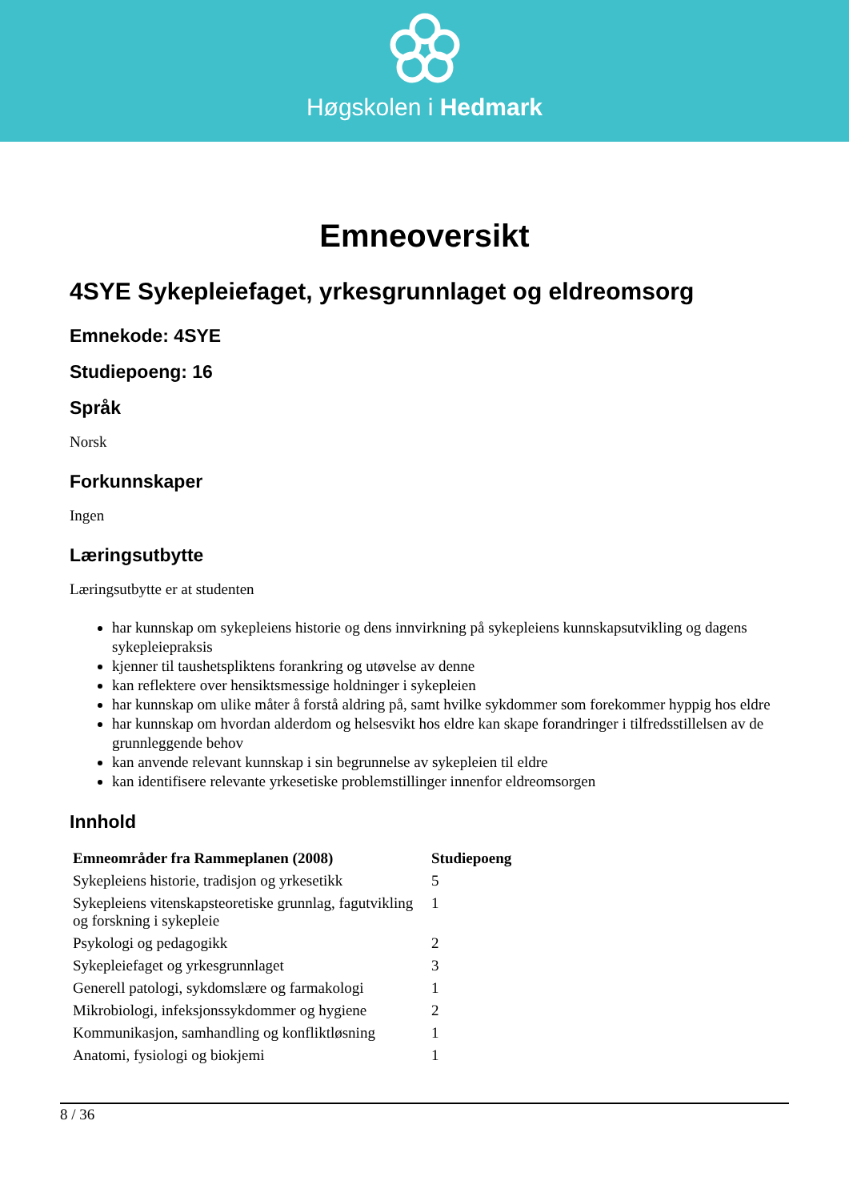Høgskolen i Hedmark
Emneoversikt
4SYE Sykepleiefaget, yrkesgrunnlaget og eldreomsorg
Emnekode: 4SYE
Studiepoeng: 16
Språk
Norsk
Forkunnskaper
Ingen
Læringsutbytte
Læringsutbytte er at studenten
har kunnskap om sykepleiens historie og dens innvirkning på sykepleiens kunnskapsutvikling og dagens sykepleiepraksis
kjenner til taushetspliktens forankring og utøvelse av denne
kan reflektere over hensiktsmessige holdninger i sykepleien
har kunnskap om ulike måter å forstå aldring på, samt hvilke sykdommer som forekommer hyppig hos eldre
har kunnskap om hvordan alderdom og helsesvikt hos eldre kan skape forandringer i tilfredsstillelsen av de grunnleggende behov
kan anvende relevant kunnskap i sin begrunnelse av sykepleien til eldre
kan identifisere relevante yrkesetiske problemstillinger innenfor eldreomsorgen
Innhold
| Emneområder fra Rammeplanen (2008) | Studiepoeng |
| --- | --- |
| Sykepleiens historie, tradisjon og yrkesetikk | 5 |
| Sykepleiens vitenskapsteoretiske grunnlag, fagutvikling og forskning i sykepleie | 1 |
| Psykologi og pedagogikk | 2 |
| Sykepleiefaget og yrkesgrunnlaget | 3 |
| Generell patologi, sykdomslære og farmakologi | 1 |
| Mikrobiologi, infeksjonssykdommer og hygiene | 2 |
| Kommunikasjon, samhandling og konfliktløsning | 1 |
| Anatomi, fysiologi og biokjemi | 1 |
8 / 36